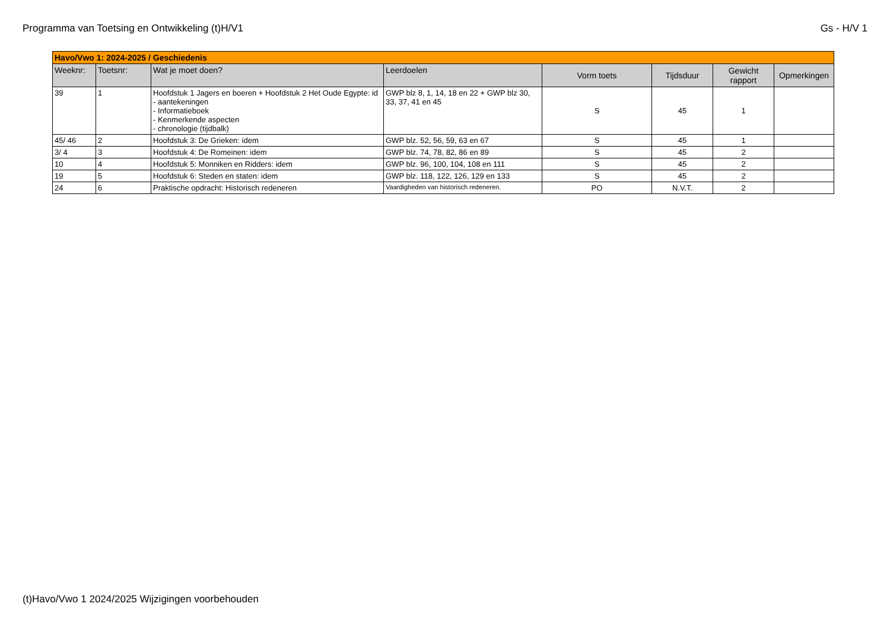Programma van Toetsing en Ontwikkeling (t)H/V1 Gs - H/V 1
| Havo/Vwo 1: 2024-2025 / Geschiedenis | | | | | | | |
| Weeknr: | Toetsnr: | Wat je moet doen? | Leerdoelen | Vorm toets | Tijdsduur | Gewicht rapport | Opmerkingen |
| 39 | 1 | Hoofdstuk 1 Jagers en boeren + Hoofdstuk 2 Het Oude Egypte: id - aantekeningen - Informatieboek - Kenmerkende aspecten - chronologie (tijdbalk) | GWP blz 8, 1, 14, 18 en 22 + GWP blz 30, 33, 37, 41 en 45 | S | 45 | 1 | |
| 45/ 46 | 2 | Hoofdstuk 3: De Grieken: idem | GWP blz. 52, 56, 59, 63 en 67 | S | 45 | 1 | |
| 3/ 4 | 3 | Hoofdstuk 4: De Romeinen: idem | GWP blz. 74, 78, 82, 86 en 89 | S | 45 | 2 | |
| 10 | 4 | Hoofdstuk 5: Monniken en Ridders: idem | GWP blz. 96, 100, 104, 108 en 111 | S | 45 | 2 | |
| 19 | 5 | Hoofdstuk 6: Steden en staten: idem | GWP blz. 118, 122, 126, 129 en 133 | S | 45 | 2 | |
| 24 | 6 | Praktische opdracht: Historisch redeneren | Vaardigheden van historisch redeneren. | PO | N.V.T. | 2 | |
(t)Havo/Vwo 1 2024/2025 Wijzigingen voorbehouden